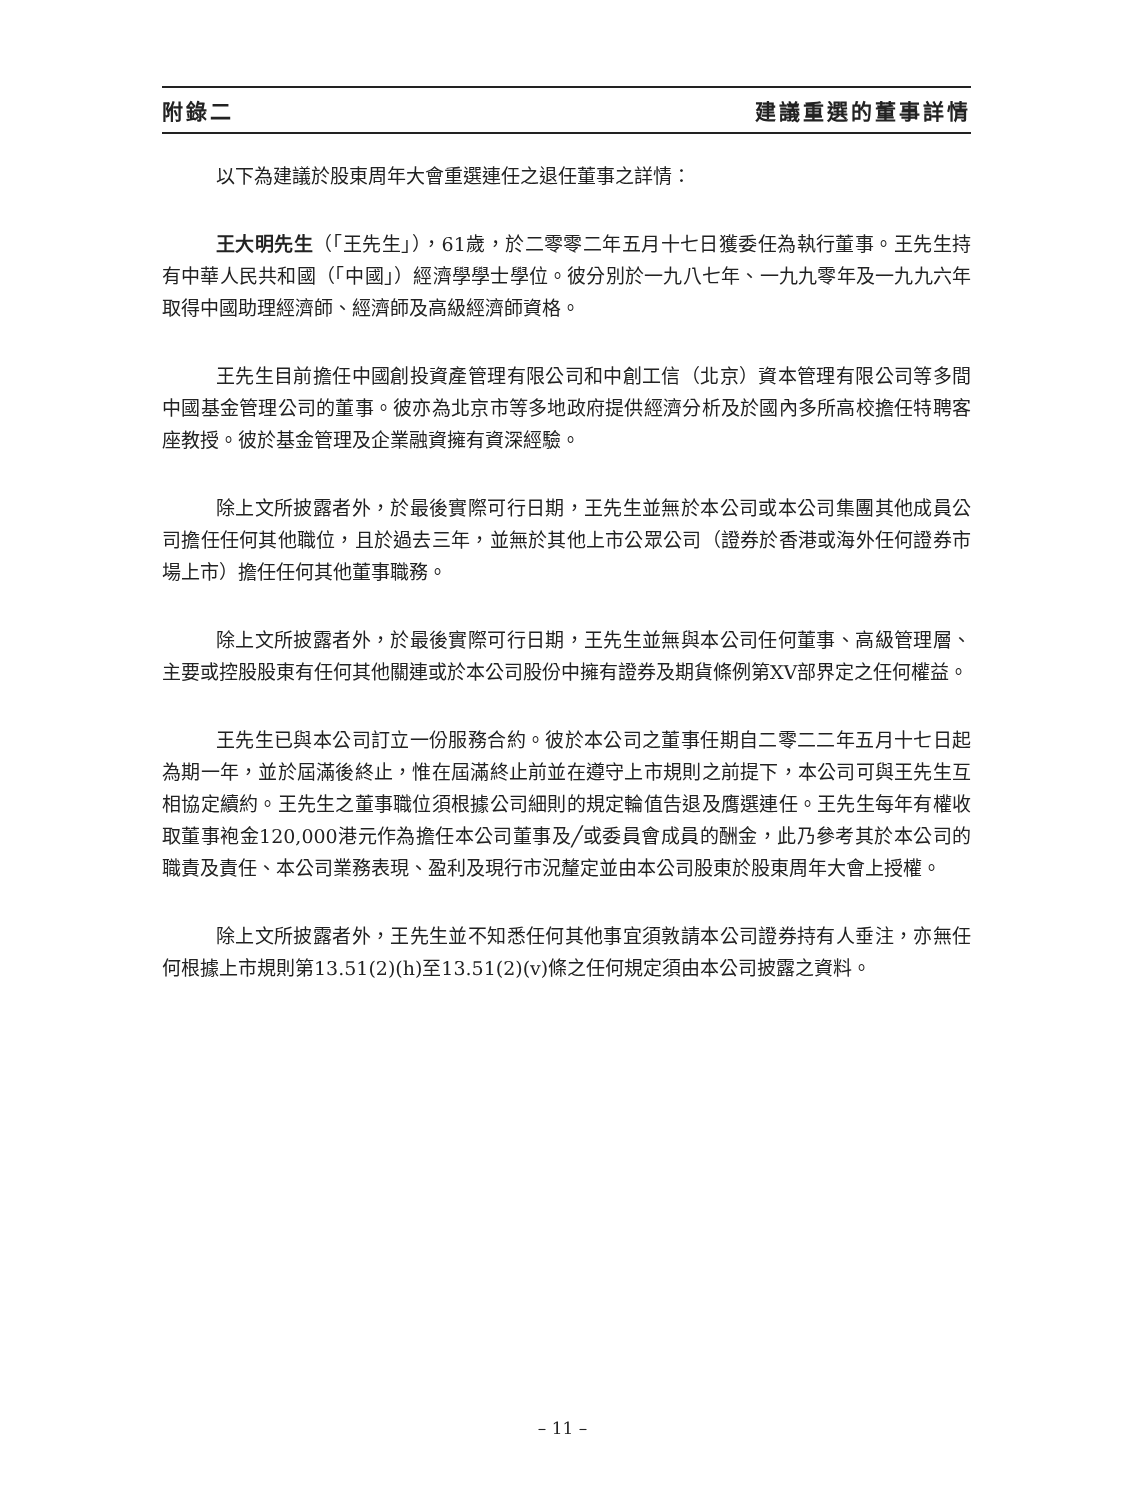附錄二 建議重選的董事詳情
以下為建議於股東周年大會重選連任之退任董事之詳情：
王大明先生（「王先生」），61歲，於二零零二年五月十七日獲委任為執行董事。王先生持有中華人民共和國（「中國」）經濟學學士學位。彼分別於一九八七年、一九九零年及一九九六年取得中國助理經濟師、經濟師及高級經濟師資格。
王先生目前擔任中國創投資產管理有限公司和中創工信（北京）資本管理有限公司等多間中國基金管理公司的董事。彼亦為北京市等多地政府提供經濟分析及於國內多所高校擔任特聘客座教授。彼於基金管理及企業融資擁有資深經驗。
除上文所披露者外，於最後實際可行日期，王先生並無於本公司或本公司集團其他成員公司擔任任何其他職位，且於過去三年，並無於其他上市公眾公司（證券於香港或海外任何證券市場上市）擔任任何其他董事職務。
除上文所披露者外，於最後實際可行日期，王先生並無與本公司任何董事、高級管理層、主要或控股股東有任何其他關連或於本公司股份中擁有證券及期貨條例第XV部界定之任何權益。
王先生已與本公司訂立一份服務合約。彼於本公司之董事任期自二零二二年五月十七日起為期一年，並於屆滿後終止，惟在屆滿終止前並在遵守上市規則之前提下，本公司可與王先生互相協定續約。王先生之董事職位須根據公司細則的規定輪值告退及膺選連任。王先生每年有權收取董事袍金120,000港元作為擔任本公司董事及╱或委員會成員的酬金，此乃參考其於本公司的職責及責任、本公司業務表現、盈利及現行市況釐定並由本公司股東於股東周年大會上授權。
除上文所披露者外，王先生並不知悉任何其他事宜須敦請本公司證券持有人垂注，亦無任何根據上市規則第13.51(2)(h)至13.51(2)(v)條之任何規定須由本公司披露之資料。
– 11 –